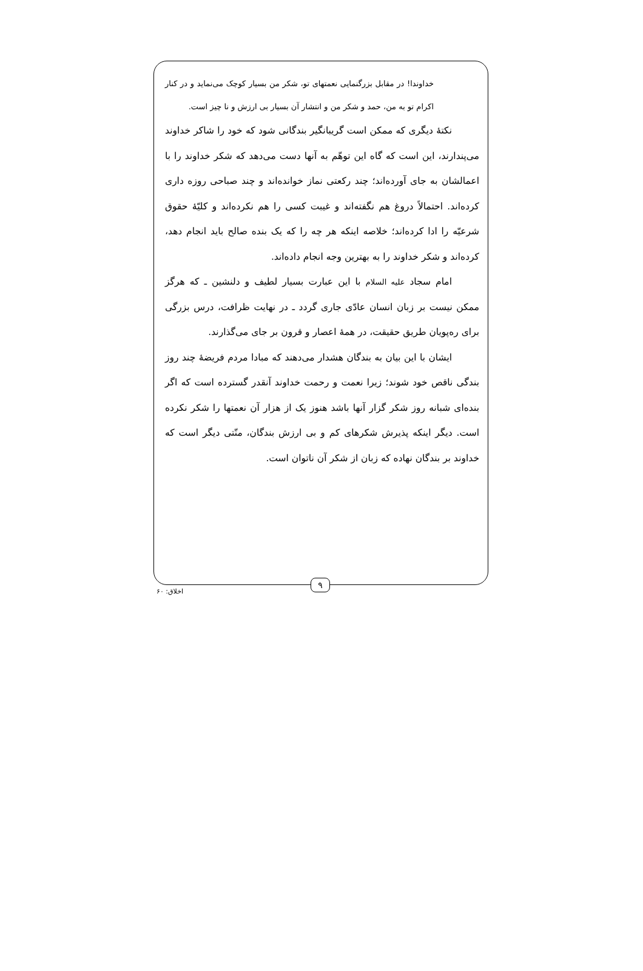خداوندا! در مقابل بزرگنمایی نعمتهای تو، شکر من بسیار کوچک می‌نماید و در کنار اکرام تو به من، حمد و شکر من و انتشار آن بسیار بی ارزش و نا چیز است.
نکتهٔ دیگری که ممکن است گریبانگیر بندگانی شود که خود را شاکر خداوند می‌پندارند، این است که گاه این توهّم به آنها دست می‌دهد که شکر خداوند را با اعمالشان به جای آورده‌اند؛ چند رکعتی نماز خوانده‌اند و چند صباحی روزه داری کرده‌اند. احتمالاً دروغ هم نگفته‌اند و غیبت کسی را هم نکرده‌اند و کلیّهٔ حقوق شرعیّه را ادا کرده‌اند؛ خلاصه اینکه هر چه را که یک بنده صالح باید انجام دهد، کرده‌اند و شکر خداوند را به بهترین وجه انجام داده‌اند.
امام سجاد علیه السلام با این عبارت بسیار لطیف و دلنشین ـ که هرگز ممکن نیست بر زبان انسان عادّی جاری گردد ـ در نهایت ظرافت، درس بزرگی برای ره‌پویان طریق حقیقت، در همهٔ اعصار و قرون بر جای می‌گذارند.
ایشان با این بیان به بندگان هشدار می‌دهند که مبادا مردم فریضهٔ چند روز بندگی ناقص خود شوند؛ زیرا نعمت و رحمت خداوند آنقدر گسترده است که اگر بنده‌ای شبانه روز شکر گزار آنها باشد هنوز یک از هزار آن نعمتها را شکر نکرده است. دیگر اینکه پذیرش شکرهای کم و بی ارزش بندگان، منّتی دیگر است که خداوند بر بندگان نهاده که زبان از شکر آن ناتوان است.
۹
اخلاق: ۶۰